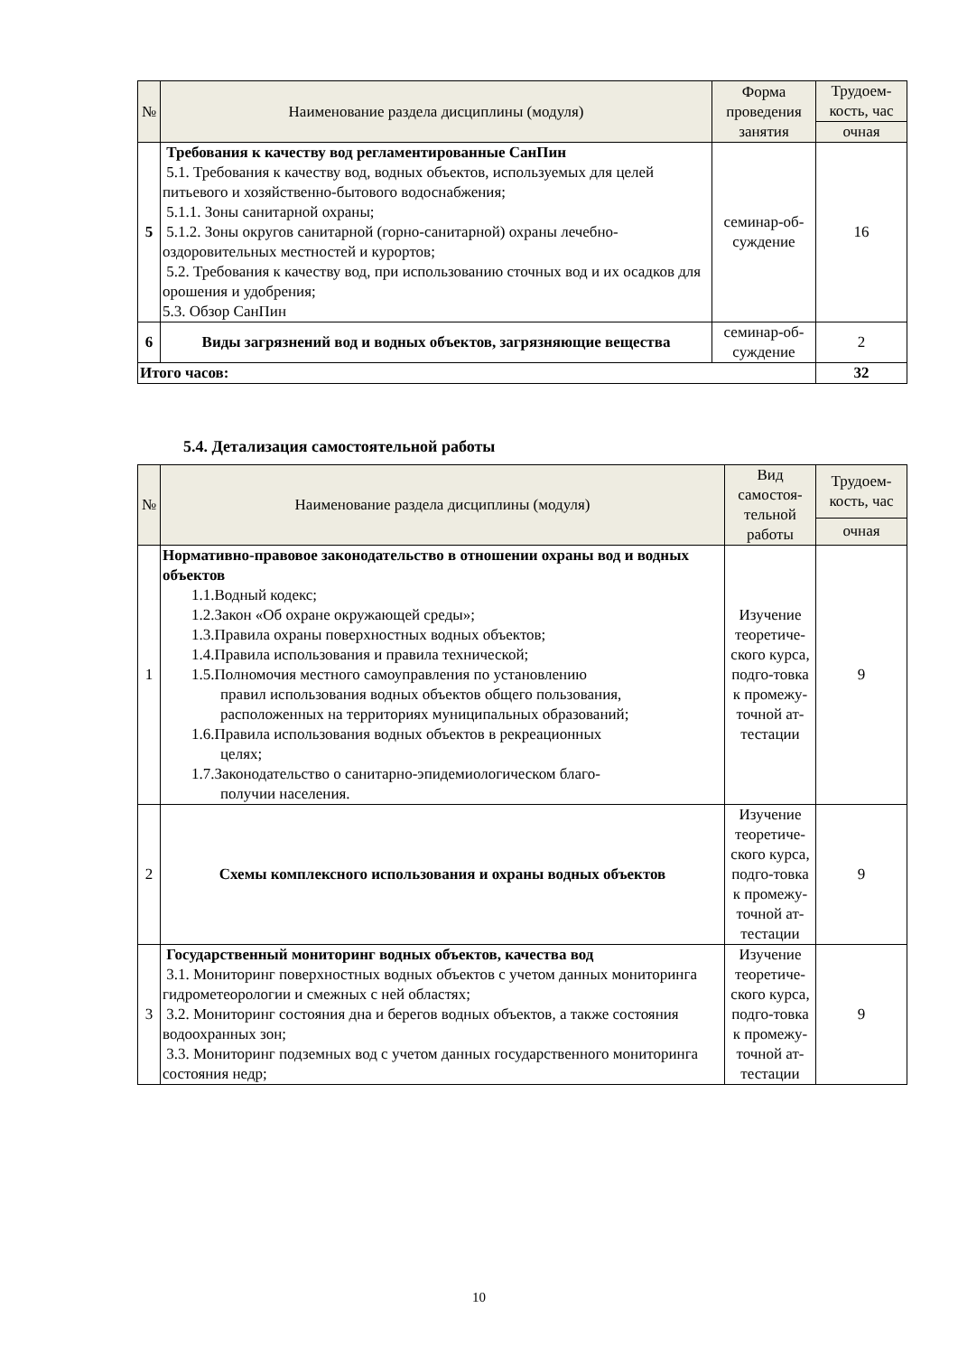| № | Наименование раздела дисциплины (модуля) | Форма проведения занятия | Трудоем-кость, час |
| --- | --- | --- | --- |
| | | | очная |
| 5 | Требования к качеству вод регламентированные СанПин 5.1. Требования к качеству вод, водных объектов, используемых для целей питьевого и хозяйственно-бытового водоснабжения; 5.1.1. Зоны санитарной охраны; 5.1.2. Зоны округов санитарной (горно-санитарной) охраны лечебно-оздоровительных местностей и курортов; 5.2. Требования к качеству вод, при использованию сточных вод и их осадков для орошения и удобрения; 5.3. Обзор СанПин | семинар-об-суждение | 16 |
| 6 | Виды загрязнений вод и водных объектов, загрязняющие вещества | семинар-об-суждение | 2 |
| Итого часов: | | | 32 |
5.4. Детализация самостоятельной работы
| № | Наименование раздела дисциплины (модуля) | Вид самостоя-тельной работы | Трудоем-кость, час |
| --- | --- | --- | --- |
| | | | очная |
| 1 | Нормативно-правовое законодательство в отношении охраны вод и водных объектов 1.1.Водный кодекс; 1.2.Закон «Об охране окружающей среды»; 1.3.Правила охраны поверхностных водных объектов; 1.4.Правила использования и правила технической; 1.5.Полномочия местного самоуправления по установлению правил использования водных объектов общего пользования, расположенных на территориях муниципальных образований; 1.6.Правила использования водных объектов в рекреационных целях; 1.7.Законодательство о санитарно-эпидемиологическом благо- получии населения. | Изучение теоретиче-ского курса, подго-товка к промежу-точной ат-тестации | 9 |
| 2 | Схемы комплексного использования и охраны водных объектов | Изучение теоретиче-ского курса, подго-товка к промежу-точной ат-тестации | 9 |
| 3 | Государственный мониторинг водных объектов, качества вод 3.1. Мониторинг поверхностных водных объектов с учетом данных мониторинга гидрометеорологии и смежных с ней областях; 3.2. Мониторинг состояния дна и берегов водных объектов, а также состояния водоохранных зон; 3.3. Мониторинг подземных вод с учетом данных государственного мониторинга состояния недр; | Изучение теоретиче-ского курса, подго-товка к промежу-точной ат-тестации | 9 |
10